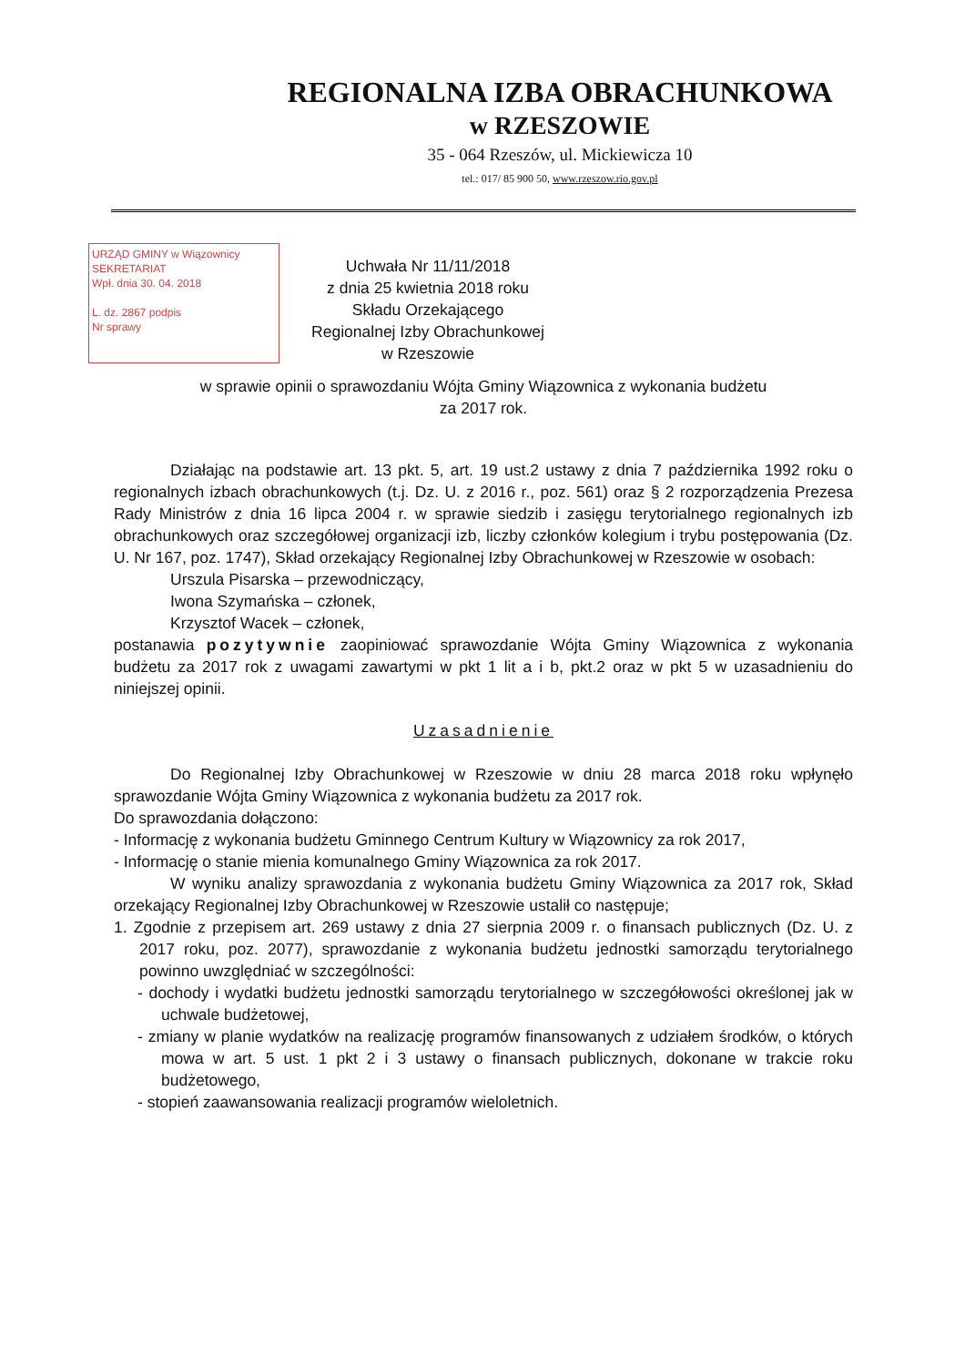REGIONALNA IZBA OBRACHUNKOWA
w RZESZOWIE
35 - 064 Rzeszów, ul. Mickiewicza 10
tel.: 017/ 85 900 50, www.rzeszow.rio.gov.pl
URZĄD GMINY w Wiązownicy
SEKRETARIAT
Wpł. dnia 30. 04. 2018
L. dz. 2867 podpis
Nr sprawy
Uchwała Nr 11/11/2018
z dnia 25 kwietnia 2018 roku
Składu Orzekającego
Regionalnej Izby Obrachunkowej
w Rzeszowie
w sprawie opinii o sprawozdaniu Wójta Gminy Wiązownica z wykonania budżetu
za 2017 rok.
Działając na podstawie art. 13 pkt. 5, art. 19 ust.2 ustawy z dnia 7 października 1992 roku o regionalnych izbach obrachunkowych (t.j. Dz. U. z 2016 r., poz. 561) oraz § 2 rozporządzenia Prezesa Rady Ministrów z dnia 16 lipca 2004 r. w sprawie siedzib i zasięgu terytorialnego regionalnych izb obrachunkowych oraz szczegółowej organizacji izb, liczby członków kolegium i trybu postępowania (Dz. U. Nr 167, poz. 1747), Skład orzekający Regionalnej Izby Obrachunkowej w Rzeszowie w osobach:
Urszula Pisarska – przewodniczący,
Iwona Szymańska – członek,
Krzysztof Wacek – członek,
postanawia pozytywnie zaopiniować sprawozdanie Wójta Gminy Wiązownica z wykonania budżetu za 2017 rok z uwagami zawartymi w pkt 1 lit a i b, pkt.2 oraz w pkt 5 w uzasadnieniu do niniejszej opinii.
Uzasadnienie
Do Regionalnej Izby Obrachunkowej w Rzeszowie w dniu 28 marca 2018 roku wpłynęło sprawozdanie Wójta Gminy Wiązownica z wykonania budżetu za 2017 rok.
Do sprawozdania dołączono:
- Informację z wykonania budżetu Gminnego Centrum Kultury w Wiązownicy za rok 2017,
- Informację o stanie mienia komunalnego Gminy Wiązownica za rok 2017.
W wyniku analizy sprawozdania z wykonania budżetu Gminy Wiązownica za 2017 rok, Skład orzekający Regionalnej Izby Obrachunkowej w Rzeszowie ustalił co następuje;
1. Zgodnie z przepisem art. 269 ustawy z dnia 27 sierpnia 2009 r. o finansach publicznych (Dz. U. z 2017 roku, poz. 2077), sprawozdanie z wykonania budżetu jednostki samorządu terytorialnego powinno uwzględniać w szczególności:
- dochody i wydatki budżetu jednostki samorządu terytorialnego w szczegółowości określonej jak w uchwale budżetowej,
- zmiany w planie wydatków na realizację programów finansowanych z udziałem środków, o których mowa w art. 5 ust. 1 pkt 2 i 3 ustawy o finansach publicznych, dokonane w trakcie roku budżetowego,
- stopień zaawansowania realizacji programów wieloletnich.